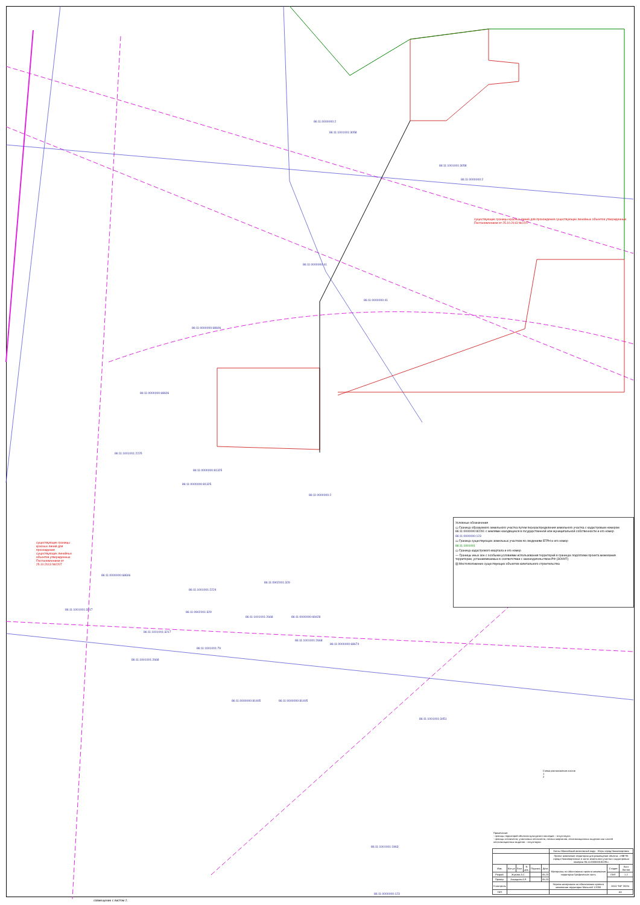86:11:0000000:2
86:11:1001001:3058
86:11:1001001:3058
86:11:0000000:2
существующие границы красных линий для прохождения существующих линейных объектов утвержденные Постановлением от 25.10.2013 №2207
86:11:0000000:41
86:11:0000000:41
86:11:0000000:68606
86:11:0000000:68606
86:11:1001001:2225
86:11:0000000:81325
86:11:0000000:81325
86:11:0000000:2
существующие границы красных линий для прохождения существующих линейных объектов утвержденные Постановлением от 25.10.2013 №2207
86:11:0000000:68606
86:11:0902001:329
86:11:1001001:2224
86:11:1001001:3217
86:11:0902001:329
86:11:1001001:2668 86:11:0000000:69428
86:11:1001001:3217
86:11:1001001:2668
86:11:0000000:68674
86:11:1001001:79
86:11:1001001:2668
86:11:0000000:81405 86:11:0000000:81405
86:11:1001001:3451
86:11:1001001:1963
86:11:0000000:123
совмещение с листом 2.
Условные обозначения
▭ Граница образуемого земельного участка путем перераспределения земельного участка с кадастровым номером 86:11:0000000:82291 с землями находящихся в государственной или муниципальной собственности и его номер
86:11:0000000:123
▭ Граница существующих земельных участков по сведениям ЕГРН и его номер
86:11:1001001
▭ Граница кадастрового квартала и его номер
— Границы иных зон с особыми условиями использования территорий в границах подготовки проекта межевания территории, устанавливаемых в соответствии с законодательством РФ (ЗОУИТ)
▨ Местоположение существующих объектов капитального строительства
Схема расположения листов
1
2
Примечание:
- границы территорий объектов культурного наследия – отсутствуют;
- границы лесничеств, участковых лесничеств, лесных кварталов, лесотаксационных выделов или частей лесотаксационных выделов – отсутствуют.
| | | | | | | Ханты-Мансийский автономный округ - Югры город Нижневартовск | | |
| | | | | | | Проект межевания территории для размещения объекта: «НВГПК города Нижневартовска в части земельного участка с кадастровым номером 86:11:0000000:82291» | | |
| Изм. | Кол.уч | Лист | N док. | Подпись | Дата | Материалы по обоснованию проекта межевания территории Графическая часть | Стадия | Лист Листов |
| Разраб. | Жукова А.С. | | | | 05.23 | | ПМТ | 1 2 |
| Провер. | Ахмадиев А.Р. | | | | 05.23 | | | |
| Н.контроль | | | | | | Чертеж материалов по обоснованию проекта межевания территории Масштаб 1:2000 | ООО "КИ" 2023г | |
| ГИП | | | | | | | А0 | |